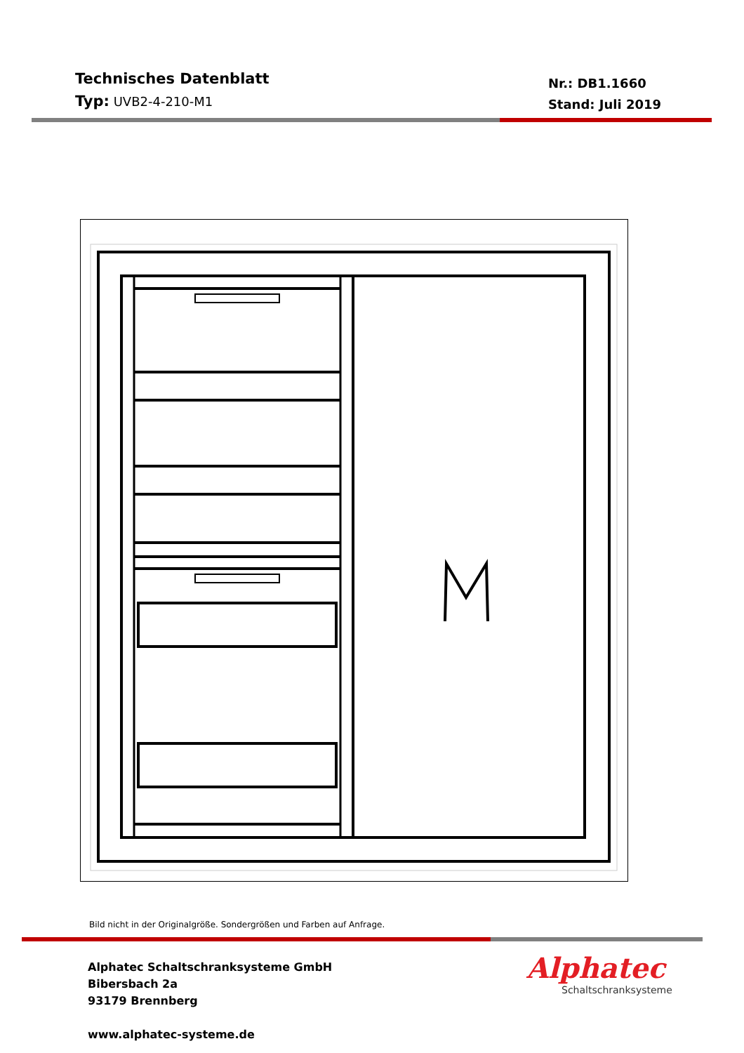Technisches Datenblatt
Typ: UVB2-4-210-M1
Nr.: DB1.1660
Stand: Juli 2019
Bild nicht in der Originalgröße. Sondergrößen und Farben auf Anfrage.
Alphatec Schaltschranksysteme GmbH
Bibersbach 2a
93179 Brennberg
www.alphatec-systeme.de
Alphatec
Schaltschranksysteme